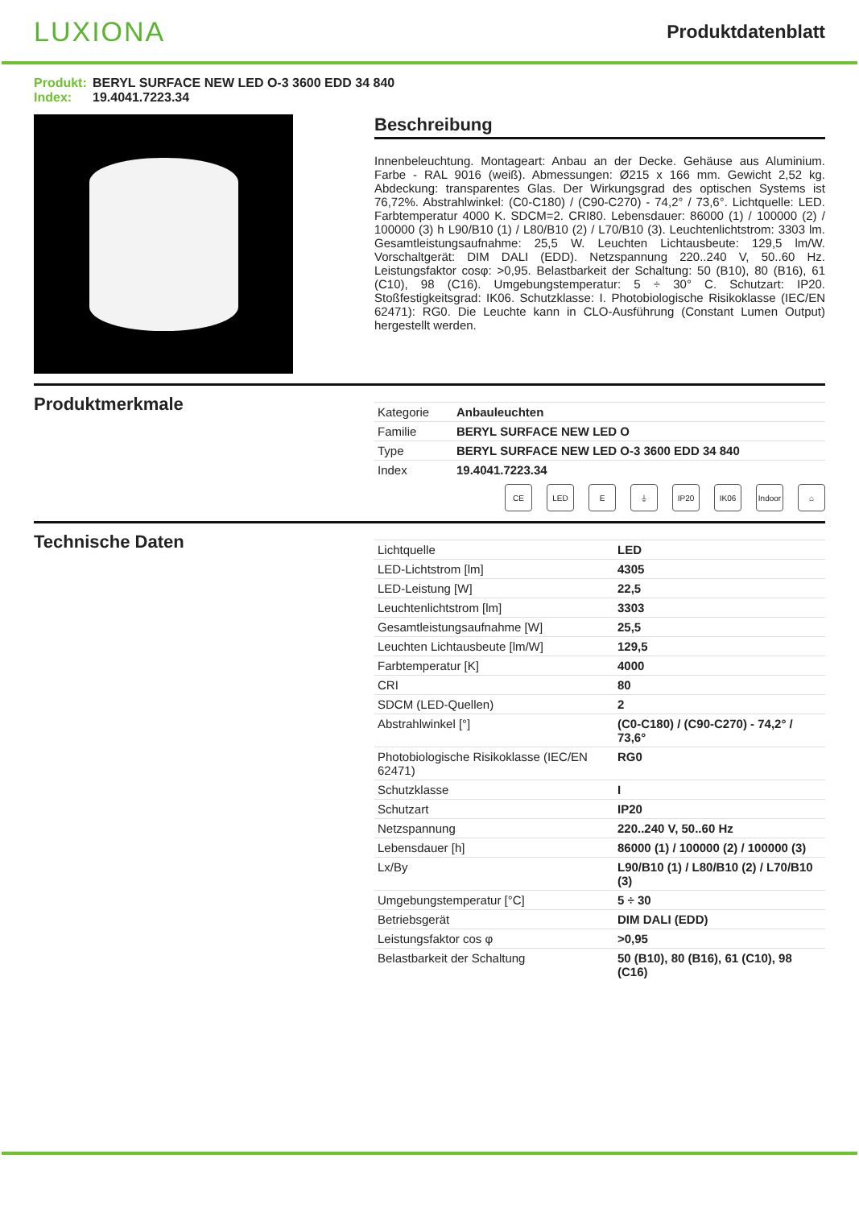LUXIONA
Produktdatenblatt
Produkt: BERYL SURFACE NEW LED O-3 3600 EDD 34 840
Index: 19.4041.7223.34
Beschreibung
Innenbeleuchtung. Montageart: Anbau an der Decke. Gehäuse aus Aluminium. Farbe - RAL 9016 (weiß). Abmessungen: Ø215 x 166 mm. Gewicht 2,52 kg. Abdeckung: transparentes Glas. Der Wirkungsgrad des optischen Systems ist 76,72%. Abstrahlwinkel: (C0-C180) / (C90-C270) - 74,2° / 73,6°. Lichtquelle: LED. Farbtemperatur 4000 K. SDCM=2. CRI80. Lebensdauer: 86000 (1) / 100000 (2) / 100000 (3) h L90/B10 (1) / L80/B10 (2) / L70/B10 (3). Leuchtenlichtstrom: 3303 lm. Gesamtleistungsaufnahme: 25,5 W. Leuchten Lichtausbeute: 129,5 lm/W. Vorschaltgerät: DIM DALI (EDD). Netzspannung 220..240 V, 50..60 Hz. Leistungsfaktor cosφ: >0,95. Belastbarkeit der Schaltung: 50 (B10), 80 (B16), 61 (C10), 98 (C16). Umgebungstemperatur: 5 ÷ 30° C. Schutzart: IP20. Stoßfestigkeitsgrad: IK06. Schutzklasse: I. Photobiologische Risikoklasse (IEC/EN 62471): RG0. Die Leuchte kann in CLO-Ausführung (Constant Lumen Output) hergestellt werden.
Produktmerkmale
| Kategorie | Anbauleuchten |
| Familie | BERYL SURFACE NEW LED O |
| Type | BERYL SURFACE NEW LED O-3 3600 EDD 34 840 |
| Index | 19.4041.7223.34 |
CE LED E ⏚ IP20 IK06 Indoor
⌂
Technische Daten
| Lichtquelle | LED |
| LED-Lichtstrom [lm] | 4305 |
| LED-Leistung [W] | 22,5 |
| Leuchtenlichtstrom [lm] | 3303 |
| Gesamtleistungsaufnahme [W] | 25,5 |
| Leuchten Lichtausbeute [lm/W] | 129,5 |
| Farbtemperatur [K] | 4000 |
| CRI | 80 |
| SDCM (LED-Quellen) | 2 |
| Abstrahlwinkel [°] | (C0-C180) / (C90-C270) - 74,2° / 73,6° |
| Photobiologische Risikoklasse (IEC/EN 62471) | RG0 |
| Schutzklasse | I |
| Schutzart | IP20 |
| Netzspannung | 220..240 V, 50..60 Hz |
| Lebensdauer [h] | 86000 (1) / 100000 (2) / 100000 (3) |
| Lx/By | L90/B10 (1) / L80/B10 (2) / L70/B10 (3) |
| Umgebungstemperatur [°C] | 5 ÷ 30 |
| Betriebsgerät | DIM DALI (EDD) |
| Leistungsfaktor cos φ | >0,95 |
| Belastbarkeit der Schaltung | 50 (B10), 80 (B16), 61 (C10), 98 (C16) |